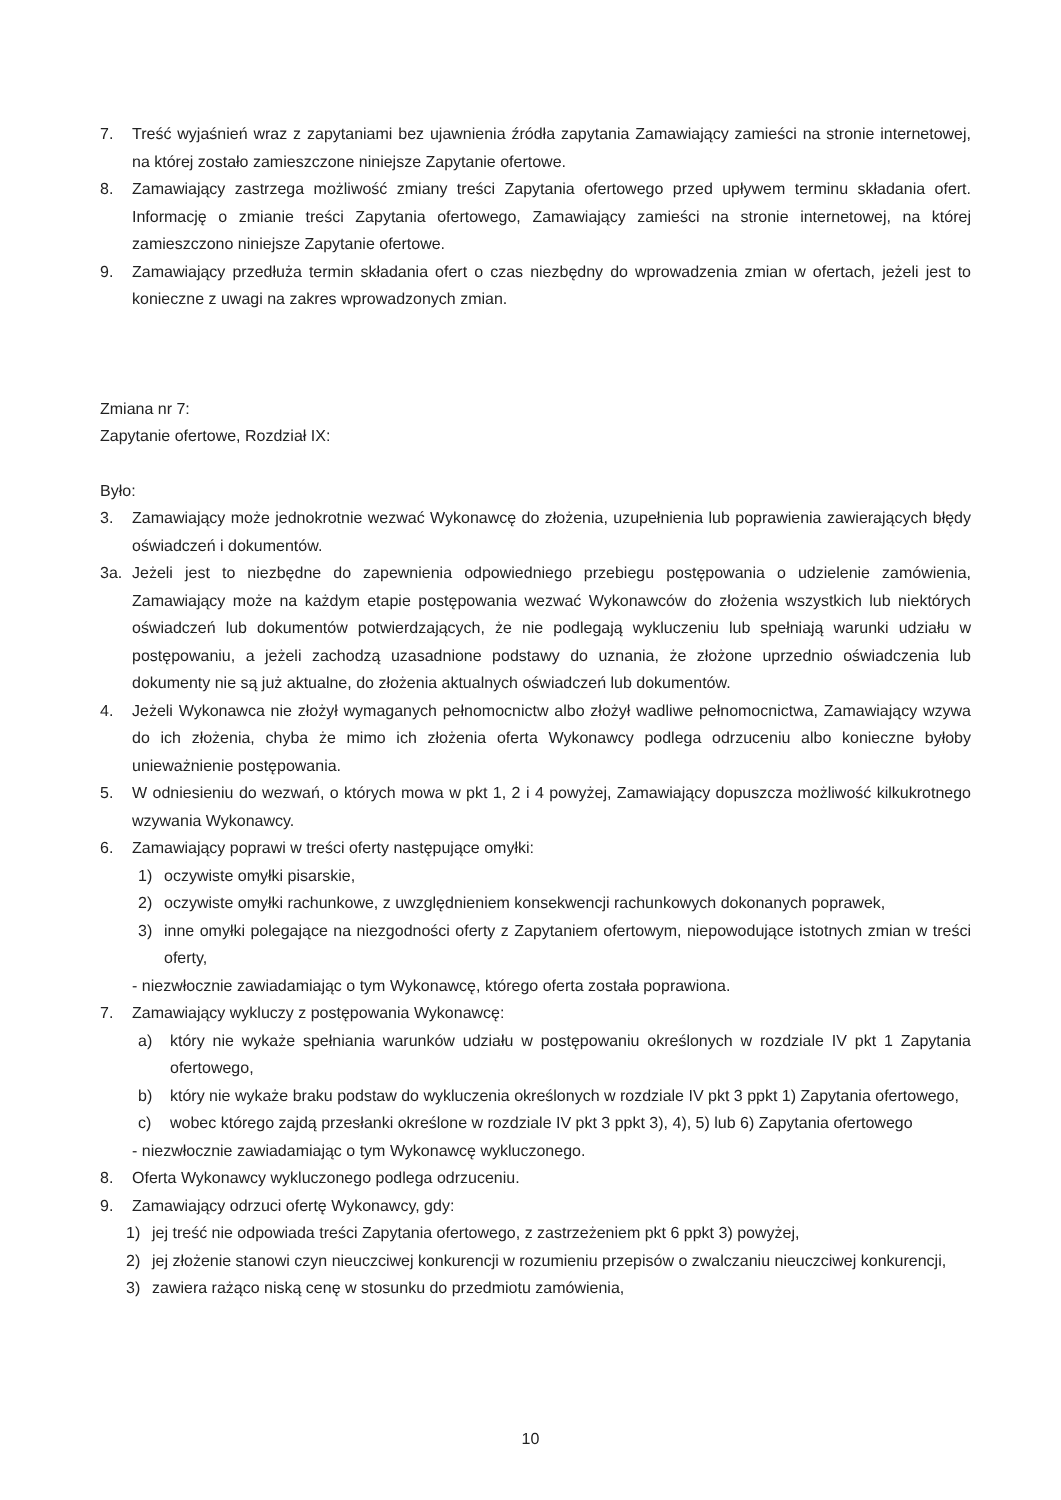7. Treść wyjaśnień wraz z zapytaniami bez ujawnienia źródła zapytania Zamawiający zamieści na stronie internetowej, na której zostało zamieszczone niniejsze Zapytanie ofertowe.
8. Zamawiający zastrzega możliwość zmiany treści Zapytania ofertowego przed upływem terminu składania ofert. Informację o zmianie treści Zapytania ofertowego, Zamawiający zamieści na stronie internetowej, na której zamieszczono niniejsze Zapytanie ofertowe.
9. Zamawiający przedłuża termin składania ofert o czas niezbędny do wprowadzenia zmian w ofertach, jeżeli jest to konieczne z uwagi na zakres wprowadzonych zmian.
Zmiana nr 7:
Zapytanie ofertowe, Rozdział IX:
Było:
3. Zamawiający może jednokrotnie wezwać Wykonawcę do złożenia, uzupełnienia lub poprawienia zawierających błędy oświadczeń i dokumentów.
3a. Jeżeli jest to niezbędne do zapewnienia odpowiedniego przebiegu postępowania o udzielenie zamówienia, Zamawiający może na każdym etapie postępowania wezwać Wykonawców do złożenia wszystkich lub niektórych oświadczeń lub dokumentów potwierdzających, że nie podlegają wykluczeniu lub spełniają warunki udziału w postępowaniu, a jeżeli zachodzą uzasadnione podstawy do uznania, że złożone uprzednio oświadczenia lub dokumenty nie są już aktualne, do złożenia aktualnych oświadczeń lub dokumentów.
4. Jeżeli Wykonawca nie złożył wymaganych pełnomocnictw albo złożył wadliwe pełnomocnictwa, Zamawiający wzywa do ich złożenia, chyba że mimo ich złożenia oferta Wykonawcy podlega odrzuceniu albo konieczne byłoby unieważnienie postępowania.
5. W odniesieniu do wezwań, o których mowa w pkt 1, 2 i 4 powyżej, Zamawiający dopuszcza możliwość kilkukrotnego wzywania Wykonawcy.
6. Zamawiający poprawi w treści oferty następujące omyłki:
1) oczywiste omyłki pisarskie,
2) oczywiste omyłki rachunkowe, z uwzględnieniem konsekwencji rachunkowych dokonanych poprawek,
3) inne omyłki polegające na niezgodności oferty z Zapytaniem ofertowym, niepowodujące istotnych zmian w treści oferty,
- niezwłocznie zawiadamiając o tym Wykonawcę, którego oferta została poprawiona.
7. Zamawiający wykluczy z postępowania Wykonawcę:
a) który nie wykaże spełniania warunków udziału w postępowaniu określonych w rozdziale IV pkt 1 Zapytania ofertowego,
b) który nie wykaże braku podstaw do wykluczenia określonych w rozdziale IV pkt 3 ppkt 1) Zapytania ofertowego,
c) wobec którego zajdą przesłanki określone w rozdziale IV pkt 3 ppkt 3), 4), 5) lub 6) Zapytania ofertowego
- niezwłocznie zawiadamiając o tym Wykonawcę wykluczonego.
8. Oferta Wykonawcy wykluczonego podlega odrzuceniu.
9. Zamawiający odrzuci ofertę Wykonawcy, gdy:
1) jej treść nie odpowiada treści Zapytania ofertowego, z zastrzeżeniem pkt 6 ppkt 3) powyżej,
2) jej złożenie stanowi czyn nieuczciwej konkurencji w rozumieniu przepisów o zwalczaniu nieuczciwej konkurencji,
3) zawiera rażąco niską cenę w stosunku do przedmiotu zamówienia,
10